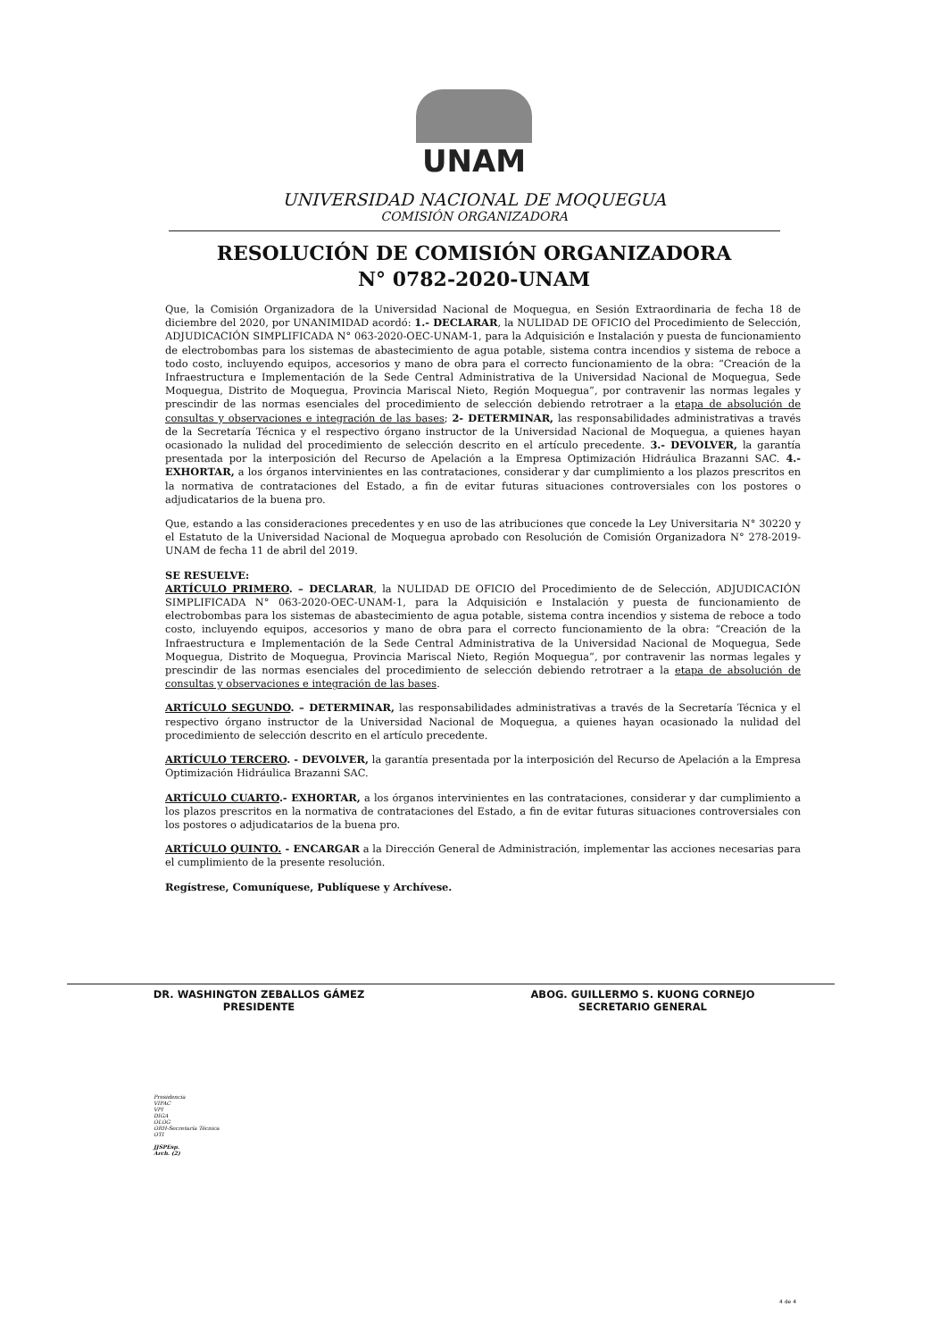UNAM
UNIVERSIDAD NACIONAL DE MOQUEGUA
COMISIÓN ORGANIZADORA
RESOLUCIÓN DE COMISIÓN ORGANIZADORA
N° 0782-2020-UNAM
Que, la Comisión Organizadora de la Universidad Nacional de Moquegua, en Sesión Extraordinaria de fecha 18 de diciembre del 2020, por UNANIMIDAD acordó: 1.- DECLARAR, la NULIDAD DE OFICIO del Procedimiento de Selección, ADJUDICACIÓN SIMPLIFICADA N° 063-2020-OEC-UNAM-1, para la Adquisición e Instalación y puesta de funcionamiento de electrobombas para los sistemas de abastecimiento de agua potable, sistema contra incendios y sistema de reboce a todo costo, incluyendo equipos, accesorios y mano de obra para el correcto funcionamiento de la obra: “Creación de la Infraestructura e Implementación de la Sede Central Administrativa de la Universidad Nacional de Moquegua, Sede Moquegua, Distrito de Moquegua, Provincia Mariscal Nieto, Región Moquegua”, por contravenir las normas legales y prescindir de las normas esenciales del procedimiento de selección debiendo retrotraer a la etapa de absolución de consultas y observaciones e integración de las bases; 2- DETERMINAR, las responsabilidades administrativas a través de la Secretaría Técnica y el respectivo órgano instructor de la Universidad Nacional de Moquegua, a quienes hayan ocasionado la nulidad del procedimiento de selección descrito en el artículo precedente. 3.- DEVOLVER, la garantía presentada por la interposición del Recurso de Apelación a la Empresa Optimización Hidráulica Brazanni SAC. 4.- EXHORTAR, a los órganos intervinientes en las contrataciones, considerar y dar cumplimiento a los plazos prescritos en la normativa de contrataciones del Estado, a fin de evitar futuras situaciones controversiales con los postores o adjudicatarios de la buena pro.
Que, estando a las consideraciones precedentes y en uso de las atribuciones que concede la Ley Universitaria N° 30220 y el Estatuto de la Universidad Nacional de Moquegua aprobado con Resolución de Comisión Organizadora N° 278-2019-UNAM de fecha 11 de abril del 2019.
SE RESUELVE:
ARTÍCULO PRIMERO. – DECLARAR, la NULIDAD DE OFICIO del Procedimiento de de Selección, ADJUDICACIÓN SIMPLIFICADA N° 063-2020-OEC-UNAM-1, para la Adquisición e Instalación y puesta de funcionamiento de electrobombas para los sistemas de abastecimiento de agua potable, sistema contra incendios y sistema de reboce a todo costo, incluyendo equipos, accesorios y mano de obra para el correcto funcionamiento de la obra: “Creación de la Infraestructura e Implementación de la Sede Central Administrativa de la Universidad Nacional de Moquegua, Sede Moquegua, Distrito de Moquegua, Provincia Mariscal Nieto, Región Moquegua”, por contravenir las normas legales y prescindir de las normas esenciales del procedimiento de selección debiendo retrotraer a la etapa de absolución de consultas y observaciones e integración de las bases.
ARTÍCULO SEGUNDO. – DETERMINAR, las responsabilidades administrativas a través de la Secretaría Técnica y el respectivo órgano instructor de la Universidad Nacional de Moquegua, a quienes hayan ocasionado la nulidad del procedimiento de selección descrito en el artículo precedente.
ARTÍCULO TERCERO. - DEVOLVER, la garantía presentada por la interposición del Recurso de Apelación a la Empresa Optimización Hidráulica Brazanni SAC.
ARTÍCULO CUARTO.- EXHORTAR, a los órganos intervinientes en las contrataciones, considerar y dar cumplimiento a los plazos prescritos en la normativa de contrataciones del Estado, a fin de evitar futuras situaciones controversiales con los postores o adjudicatarios de la buena pro.
ARTÍCULO QUINTO. - ENCARGAR a la Dirección General de Administración, implementar las acciones necesarias para el cumplimiento de la presente resolución.
Regístrese, Comuníquese, Publíquese y Archívese.
DR. WASHINGTON ZEBALLOS GÁMEZ
PRESIDENTE
ABOG. GUILLERMO S. KUONG CORNEJO
SECRETARIO GENERAL
Presidencia
VIPAC
VPI
DIGA
OLOG
ORH-Secretaría Técnica
OTI
JJSPEsp.
Arch. (2)
4 de 4